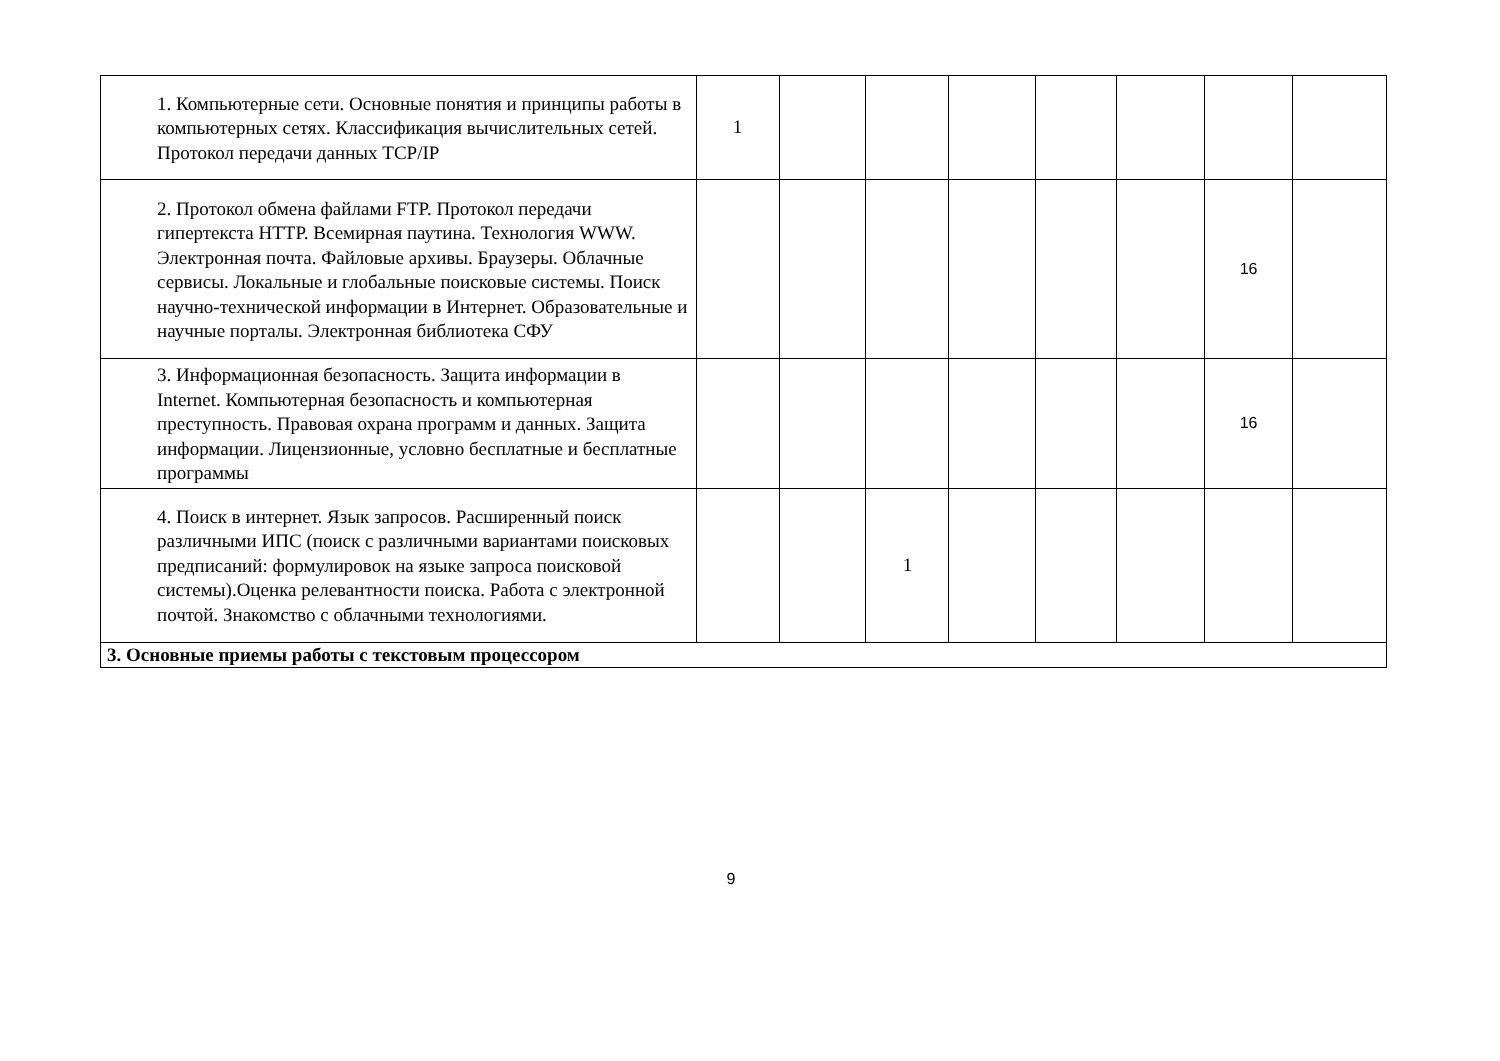| 1. Компьютерные сети. Основные понятия и принципы работы в компьютерных сетях. Классификация вычислительных сетей. Протокол передачи данных TCP/IP | 1 | | | | | | | |
| 2. Протокол обмена файлами FTP. Протокол передачи гипертекста HTTP. Всемирная паутина. Технология WWW. Электронная почта. Файловые архивы. Браузеры. Облачные сервисы. Локальные и глобальные поисковые системы. Поиск научно-технической информации в Интернет. Образовательные и научные порталы. Электронная библиотека СФУ | | | | | | | 16 | |
| 3. Информационная безопасность. Защита информации в Internet. Компьютерная безопасность и компьютерная преступность. Правовая охрана программ и данных. Защита информации. Лицензионные, условно бесплатные и бесплатные программы | | | | | | | 16 | |
| 4. Поиск в интернет. Язык запросов. Расширенный поиск различными ИПС (поиск с различными вариантами поисковых предписаний: формулировок на языке запроса поисковой системы).Оценка релевантности поиска. Работа с электронной почтой. Знакомство с облачными технологиями. | | | 1 | | | | | |
| 3. Основные приемы работы с текстовым процессором | | | | | | | | |
9